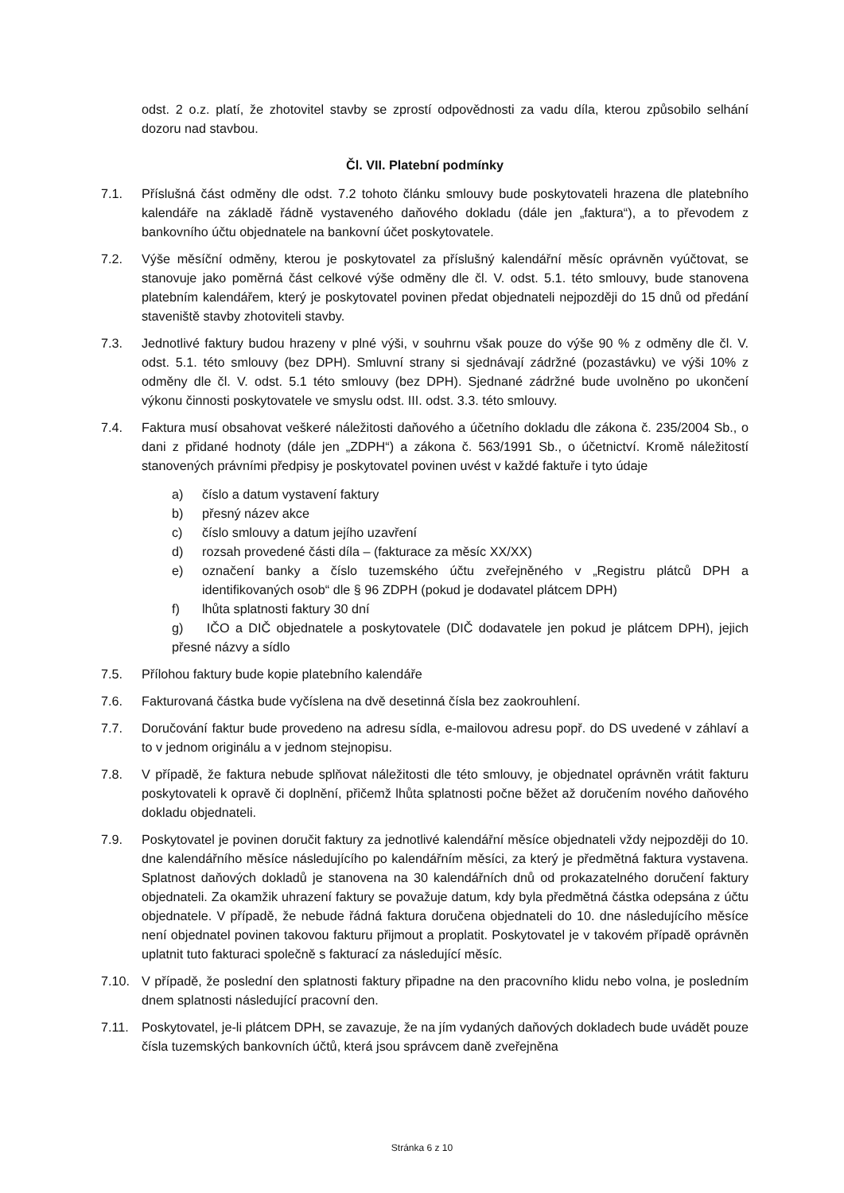odst. 2 o.z. platí, že zhotovitel stavby se zprostí odpovědnosti za vadu díla, kterou způsobilo selhání dozoru nad stavbou.
Čl. VII. Platební podmínky
7.1. Příslušná část odměny dle odst. 7.2 tohoto článku smlouvy bude poskytovateli hrazena dle platebního kalendáře na základě řádně vystaveného daňového dokladu (dále jen „faktura“), a to převodem z bankovního účtu objednatele na bankovní účet poskytovatele.
7.2. Výše měsíční odměny, kterou je poskytovatel za příslušný kalendářní měsíc oprávněn vyúčtovat, se stanovuje jako poměrná část celkové výše odměny dle čl. V. odst. 5.1. této smlouvy, bude stanovena platebním kalendářem, který je poskytovatel povinen předat objednateli nejpozději do 15 dnů od předání staveniště stavby zhotoviteli stavby.
7.3. Jednotlivé faktury budou hrazeny v plné výši, v souhrnu však pouze do výše 90 % z odměny dle čl. V. odst. 5.1. této smlouvy (bez DPH). Smluvní strany si sjednávají zádržné (pozastávku) ve výši 10% z odměny dle čl. V. odst. 5.1 této smlouvy (bez DPH). Sjednané zádržné bude uvolněno po ukončení výkonu činnosti poskytovatele ve smyslu odst. III. odst. 3.3. této smlouvy.
7.4. Faktura musí obsahovat veškeré náležitosti daňového a účetního dokladu dle zákona č. 235/2004 Sb., o dani z přidané hodnoty (dále jen „ZDPH“) a zákona č. 563/1991 Sb., o účetnictví. Kromě náležitostí stanovených právními předpisy je poskytovatel povinen uvést v každé faktuře i tyto údaje
a) číslo a datum vystavení faktury
b) přesný název akce
c) číslo smlouvy a datum jejího uzavření
d) rozsah provedené části díla – (fakturace za měsíc XX/XX)
e) označení banky a číslo tuzemského účtu zveřejněného v „Registru plátců DPH a identifikovaných osob“ dle § 96 ZDPH (pokud je dodavatel plátcem DPH)
f) lhůta splatnosti faktury 30 dní
g) IČO a DIČ objednatele a poskytovatele (DIČ dodavatele jen pokud je plátcem DPH), jejich přesné názvy a sídlo
7.5. Přílohou faktury bude kopie platebního kalendáře
7.6. Fakturovaná částka bude vyčíslena na dvě desetinná čísla bez zaokrouhlení.
7.7. Doručování faktur bude provedeno na adresu sídla, e-mailovou adresu popř. do DS uvedené v záhlaví a to v jednom originálu a v jednom stejnopisu.
7.8. V případě, že faktura nebude splňovat náležitosti dle této smlouvy, je objednatel oprávněn vrátit fakturu poskytovateli k opravě či doplnění, přičemž lhůta splatnosti počne běžet až doručením nového daňového dokladu objednateli.
7.9. Poskytovatel je povinen doručit faktury za jednotlivé kalendářní měsíce objednateli vždy nejpozději do 10. dne kalendářního měsíce následujícího po kalendářním měsíci, za který je předmětná faktura vystavena. Splatnost daňových dokladů je stanovena na 30 kalendářních dnů od prokazatelného doručení faktury objednateli. Za okamžik uhrazení faktury se považuje datum, kdy byla předmětná částka odepsána z účtu objednatele. V případě, že nebude řádná faktura doručena objednateli do 10. dne následujícího měsíce není objednatel povinen takovou fakturu přijmout a proplatit. Poskytovatel je v takovém případě oprávněn uplatnit tuto fakturaci společně s fakturací za následující měsíc.
7.10. V případě, že poslední den splatnosti faktury připadne na den pracovního klidu nebo volna, je posledním dnem splatnosti následující pracovní den.
7.11. Poskytovatel, je-li plátcem DPH, se zavazuje, že na jím vydaných daňových dokladech bude uvádět pouze čísla tuzemských bankovních účtů, která jsou správcem daně zveřejněna
Stránka 6 z 10